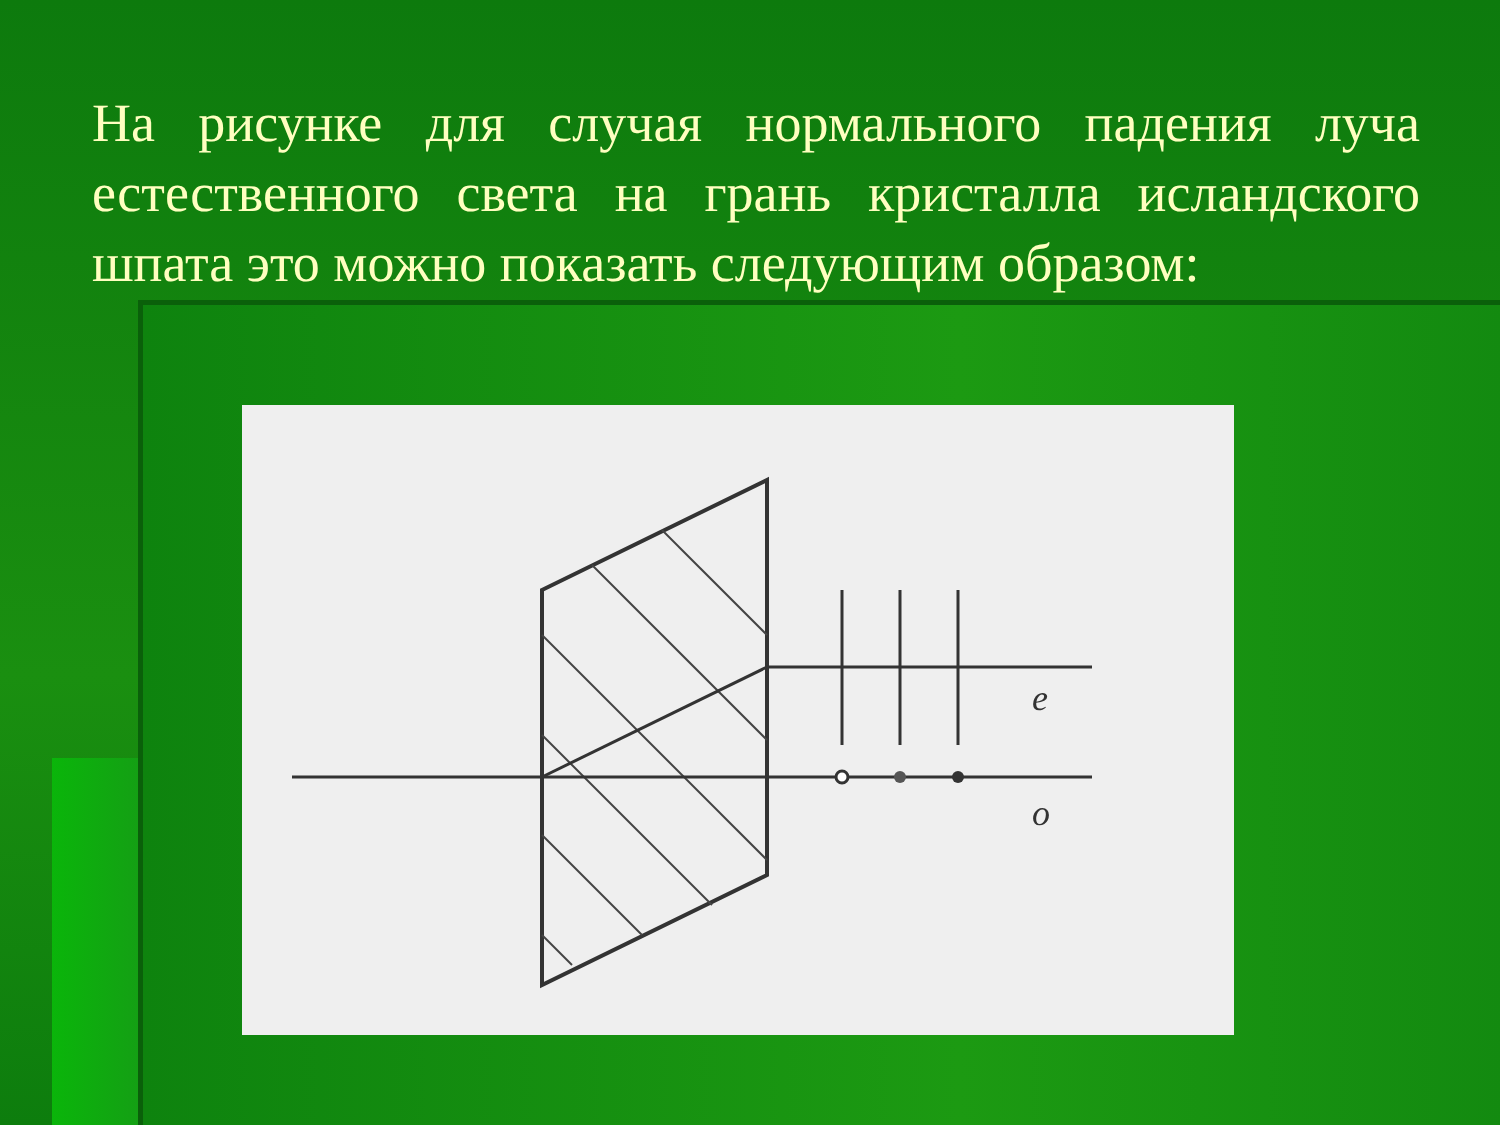На рисунке для случая нормального падения луча естественного света на грань кристалла исландского шпата это можно показать следующим образом:
e
o